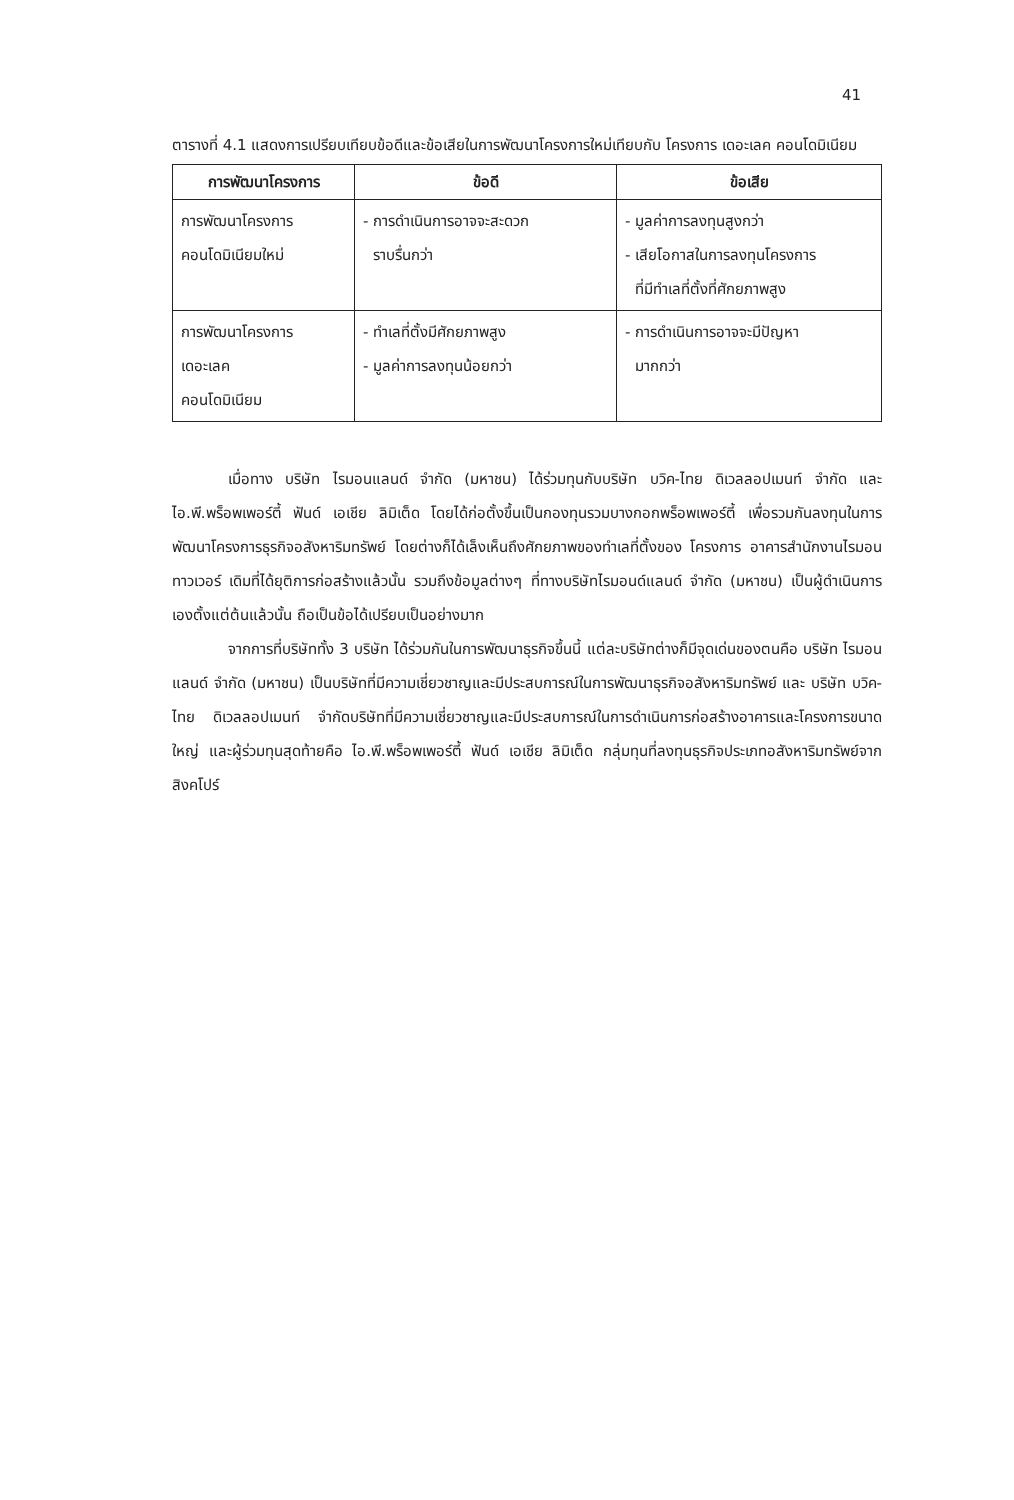41
ตารางที่ 4.1 แสดงการเปรียบเทียบข้อดีและข้อเสียในการพัฒนาโครงการใหม่เทียบกับ โครงการ เดอะเลค คอนโดมิเนียม
| การพัฒนาโครงการ | ข้อดี | ข้อเสีย |
| --- | --- | --- |
| การพัฒนาโครงการ คอนโดมิเนียมใหม่ | - การดำเนินการอาจจะสะดวก ราบรื่นกว่า | - มูลค่าการลงทุนสูงกว่า - เสียโอกาสในการลงทุนโครงการ ที่มีทำเลที่ตั้งที่ศักยภาพสูง |
| การพัฒนาโครงการ เดอะเลค คอนโดมิเนียม | - ทำเลที่ตั้งมีศักยภาพสูง - มูลค่าการลงทุนน้อยกว่า | - การดำเนินการอาจจะมีปัญหา มากกว่า |
เมื่อทาง บริษัท ไรมอนแลนด์ จำกัด (มหาชน) ได้ร่วมทุนกับบริษัท บวิค-ไทย ดิเวลลอปเมนท์ จำกัด และ ไอ.พี.พร็อพเพอร์ตี้ ฟันด์ เอเชีย ลิมิเต็ด โดยได้ก่อตั้งขึ้นเป็นกองทุนรวมบางกอกพร็อพเพอร์ตี้ เพื่อรวมกันลงทุนในการพัฒนาโครงการธุรกิจอสังหาริมทรัพย์ โดยต่างก็ได้เล็งเห็นถึงศักยภาพของทำเลที่ตั้งของ โครงการ อาคารสำนักงานไรมอนทาวเวอร์ เดิมที่ได้ยุติการก่อสร้างแล้วนั้น รวมถึงข้อมูลต่างๆ ที่ทางบริษัทไรมอนด์แลนด์ จำกัด (มหาชน) เป็นผู้ดำเนินการเองตั้งแต่ต้นแล้วนั้น ถือเป็นข้อได้เปรียบเป็นอย่างมาก
จากการที่บริษัททั้ง 3 บริษัท ได้ร่วมกันในการพัฒนาธุรกิจขึ้นนี้ แต่ละบริษัทต่างก็มีจุดเด่นของตนคือ บริษัท ไรมอนแลนด์ จำกัด (มหาชน) เป็นบริษัทที่มีความเชี่ยวชาญและมีประสบการณ์ในการพัฒนาธุรกิจอสังหาริมทรัพย์ และ บริษัท บวิค-ไทย ดิเวลลอปเมนท์ จำกัดบริษัทที่มีความเชี่ยวชาญและมีประสบการณ์ในการดำเนินการก่อสร้างอาคารและโครงการขนาดใหญ่ และผู้ร่วมทุนสุดท้ายคือ ไอ.พี.พร็อพเพอร์ตี้ ฟันด์ เอเชีย ลิมิเต็ด กลุ่มทุนที่ลงทุนธุรกิจประเภทอสังหาริมทรัพย์จากสิงคโปร์